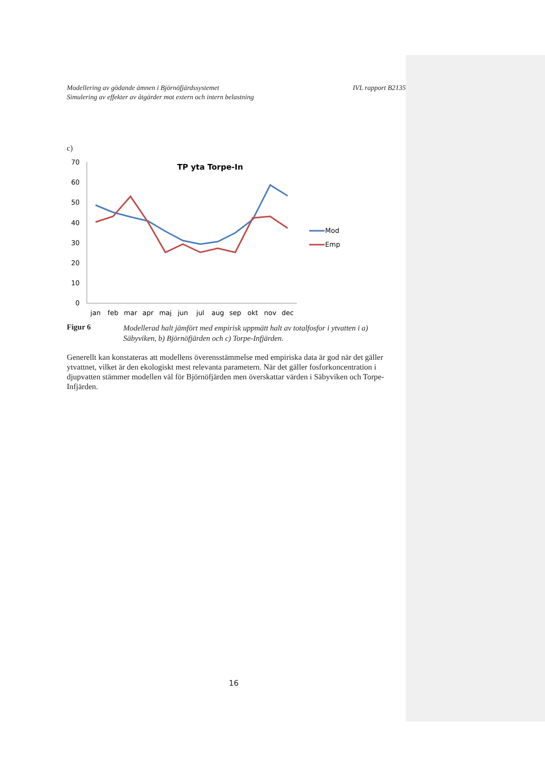Modellering av gödande ämnen i Björnöfjärdssystemet
Simulering av effekter av åtgärder mot extern och intern belastning
IVL rapport B2135
c)
TP yta Torpe-In
70
60
50
40
30
20
10
0
jan
feb
mar
apr
maj
jun
jul
aug
sep
okt
nov
dec
Mod
Emp
Figur 6 Modellerad halt jämfört med empirisk uppmätt halt av totalfosfor i ytvatten i a) Säbyviken, b) Björnöfjärden och c) Torpe-Infjärden.
Generellt kan konstateras att modellens överensstämmelse med empiriska data är god när det gäller ytvattnet, vilket är den ekologiskt mest relevanta parametern. När det gäller fosforkoncentration i djupvatten stämmer modellen väl för Björnöfjärden men överskattar värden i Säbyviken och Torpe-Infjärden.
16